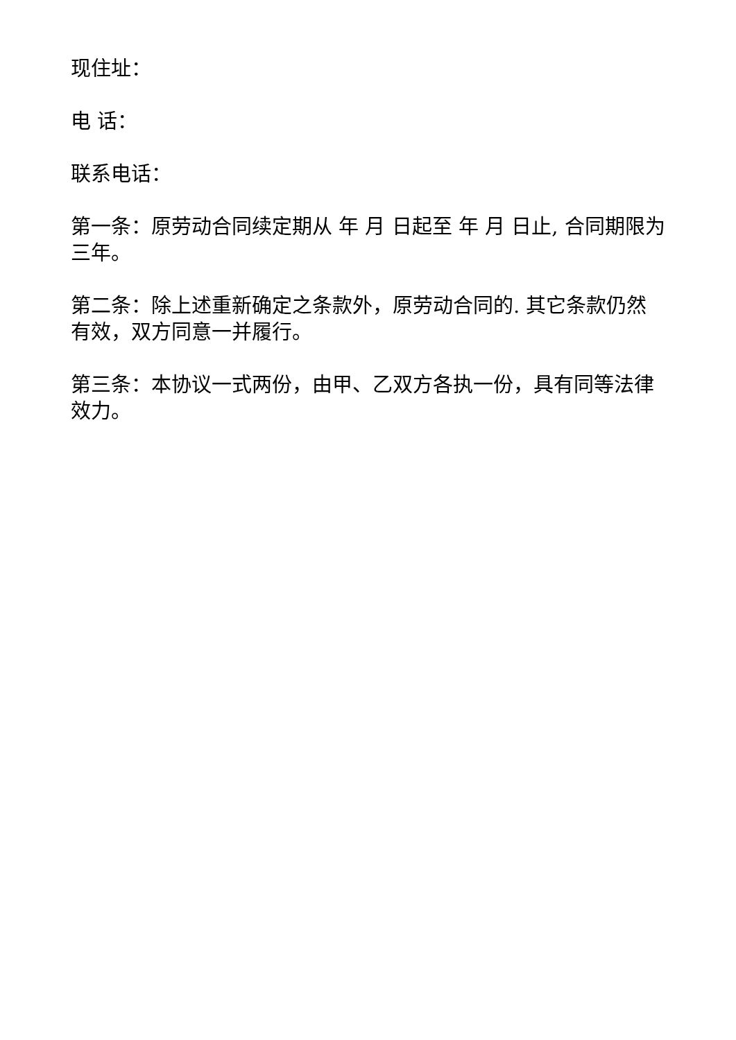现住址：
电 话：
联系电话：
第一条：原劳动合同续定期从 年 月 日起至 年 月 日止, 合同期限为三年。
第二条：除上述重新确定之条款外，原劳动合同的. 其它条款仍然有效，双方同意一并履行。
第三条：本协议一式两份，由甲、乙双方各执一份，具有同等法律效力。